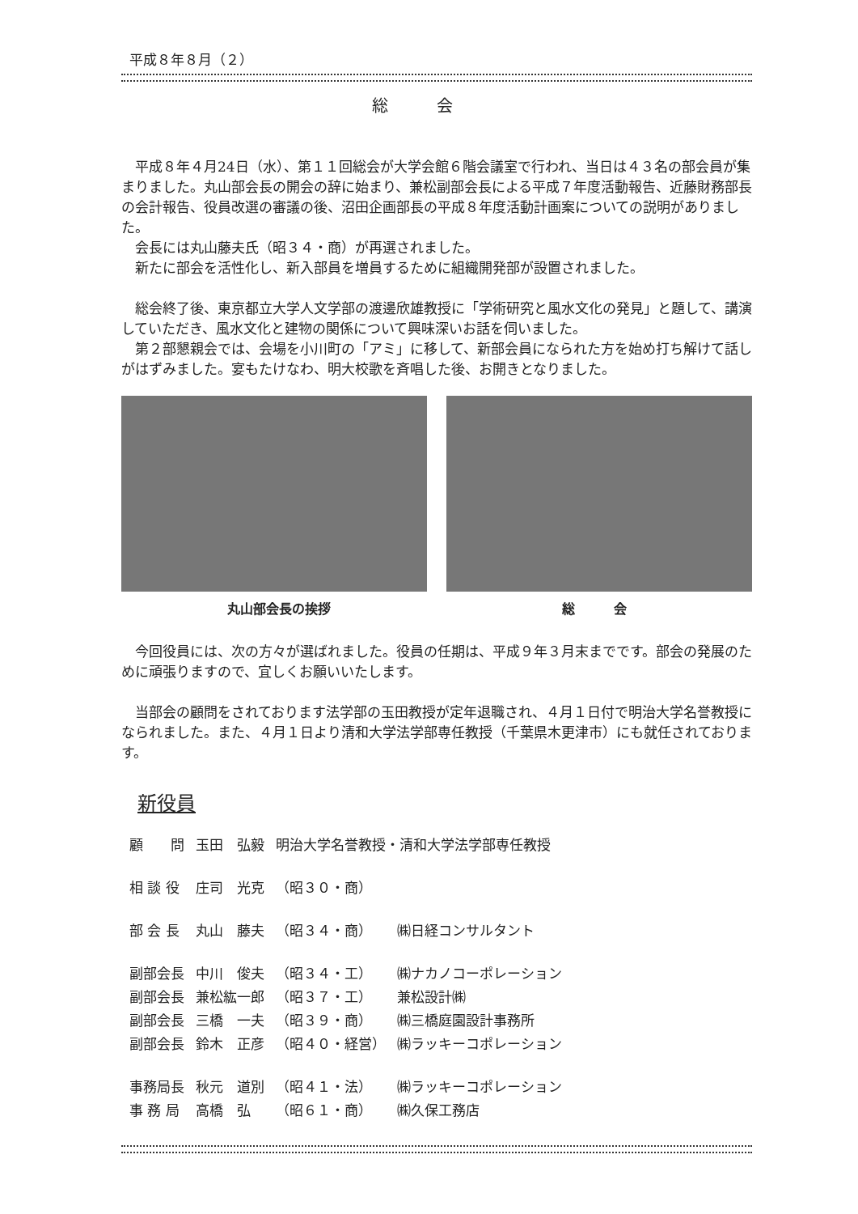平成８年８月（２）
総会
平成８年４月24日（水）、第１１回総会が大学会館６階会議室で行われ、当日は４３名の部会員が集まりました。丸山部会長の開会の辞に始まり、兼松副部会長による平成７年度活動報告、近藤財務部長の会計報告、役員改選の審議の後、沼田企画部長の平成８年度活動計画案についての説明がありました。
会長には丸山藤夫氏（昭３４・商）が再選されました。
新たに部会を活性化し、新入部員を増員するために組織開発部が設置されました。
総会終了後、東京都立大学人文学部の渡邊欣雄教授に「学術研究と風水文化の発見」と題して、講演していただき、風水文化と建物の関係について興味深いお話を伺いました。
第２部懇親会では、会場を小川町の「アミ」に移して、新部会員になられた方を始め打ち解けて話しがはずみました。宴もたけなわ、明大校歌を斉唱した後、お開きとなりました。
丸山部会長の挨拶 総　　　会
今回役員には、次の方々が選ばれました。役員の任期は、平成９年３月末までです。部会の発展のために頑張りますので、宜しくお願いいたします。
当部会の顧問をされております法学部の玉田教授が定年退職され、４月１日付で明治大学名誉教授になられました。また、４月１日より清和大学法学部専任教授（千葉県木更津市）にも就任されております。
新役員
| 顧 問 | 玉田 弘毅 | 明治大学名誉教授・清和大学法学部専任教授 | |
| 相 談 役 | 庄司 光克 | （昭３０・商） | |
| 部 会 長 | 丸山 藤夫 | （昭３４・商） | ㈱日経コンサルタント |
| 副部会長 | 中川 俊夫 | （昭３４・工） | ㈱ナカノコーポレーション |
| 副部会長 | 兼松紘一郎 | （昭３７・工） | 兼松設計㈱ |
| 副部会長 | 三橋 一夫 | （昭３９・商） | ㈱三橋庭園設計事務所 |
| 副部会長 | 鈴木 正彦 | （昭４０・経営） | ㈱ラッキーコポレーション |
| 事務局長 | 秋元 道別 | （昭４１・法） | ㈱ラッキーコポレーション |
| 事 務 局 | 高橋 弘 | （昭６１・商） | ㈱久保工務店 |